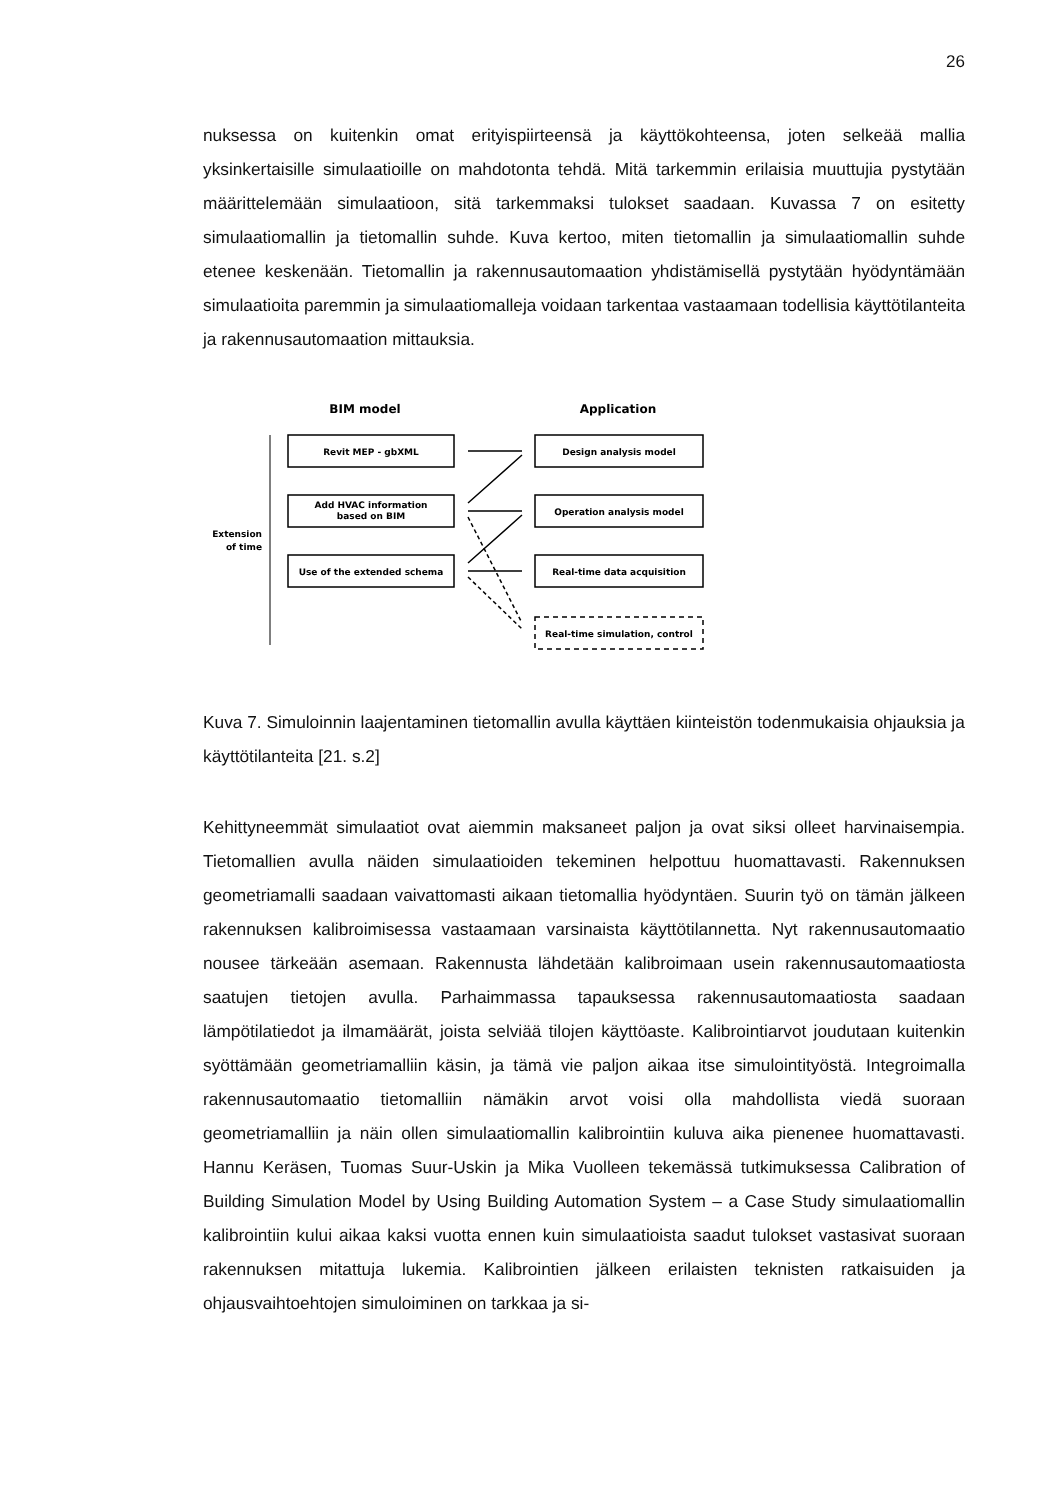26
nuksessa on kuitenkin omat erityispiirteensä ja käyttökohteensa, joten selkeää mallia yksinkertaisille simulaatioille on mahdotonta tehdä. Mitä tarkemmin erilaisia muuttujia pystytään määrittelemään simulaatioon, sitä tarkemmaksi tulokset saadaan. Kuvassa 7 on esitetty simulaatiomallin ja tietomallin suhde. Kuva kertoo, miten tietomallin ja simulaatiomallin suhde etenee keskenään. Tietomallin ja rakennusautomaation yhdistämisellä pystytään hyödyntämään simulaatioita paremmin ja simulaatiomalleja voidaan tarkentaa vastaamaan todellisia käyttötilanteita ja rakennusautomaation mittauksia.
BIM model
Application
Extension
of time
Revit MEP - gbXML
Add HVAC information
based on BIM
Use of the extended schema
Design analysis model
Operation analysis model
Real-time data acquisition
Real-time simulation, control
Kuva 7. Simuloinnin laajentaminen tietomallin avulla käyttäen kiinteistön todenmukaisia ohjauksia ja käyttötilanteita [21. s.2]
Kehittyneemmät simulaatiot ovat aiemmin maksaneet paljon ja ovat siksi olleet harvinaisempia. Tietomallien avulla näiden simulaatioiden tekeminen helpottuu huomattavasti. Rakennuksen geometriamalli saadaan vaivattomasti aikaan tietomallia hyödyntäen. Suurin työ on tämän jälkeen rakennuksen kalibroimisessa vastaamaan varsinaista käyttötilannetta. Nyt rakennusautomaatio nousee tärkeään asemaan. Rakennusta lähdetään kalibroimaan usein rakennusautomaatiosta saatujen tietojen avulla. Parhaimmassa tapauksessa rakennusautomaatiosta saadaan lämpötilatiedot ja ilmamäärät, joista selviää tilojen käyttöaste. Kalibrointiarvot joudutaan kuitenkin syöttämään geometriamalliin käsin, ja tämä vie paljon aikaa itse simulointityöstä. Integroimalla rakennusautomaatio tietomalliin nämäkin arvot voisi olla mahdollista viedä suoraan geometriamalliin ja näin ollen simulaatiomallin kalibrointiin kuluva aika pienenee huomattavasti. Hannu Keräsen, Tuomas Suur-Uskin ja Mika Vuolleen tekemässä tutkimuksessa Calibration of Building Simulation Model by Using Building Automation System – a Case Study simulaatiomallin kalibrointiin kului aikaa kaksi vuotta ennen kuin simulaatioista saadut tulokset vastasivat suoraan rakennuksen mitattuja lukemia. Kalibrointien jälkeen erilaisten teknisten ratkaisuiden ja ohjausvaihtoehtojen simuloiminen on tarkkaa ja si-